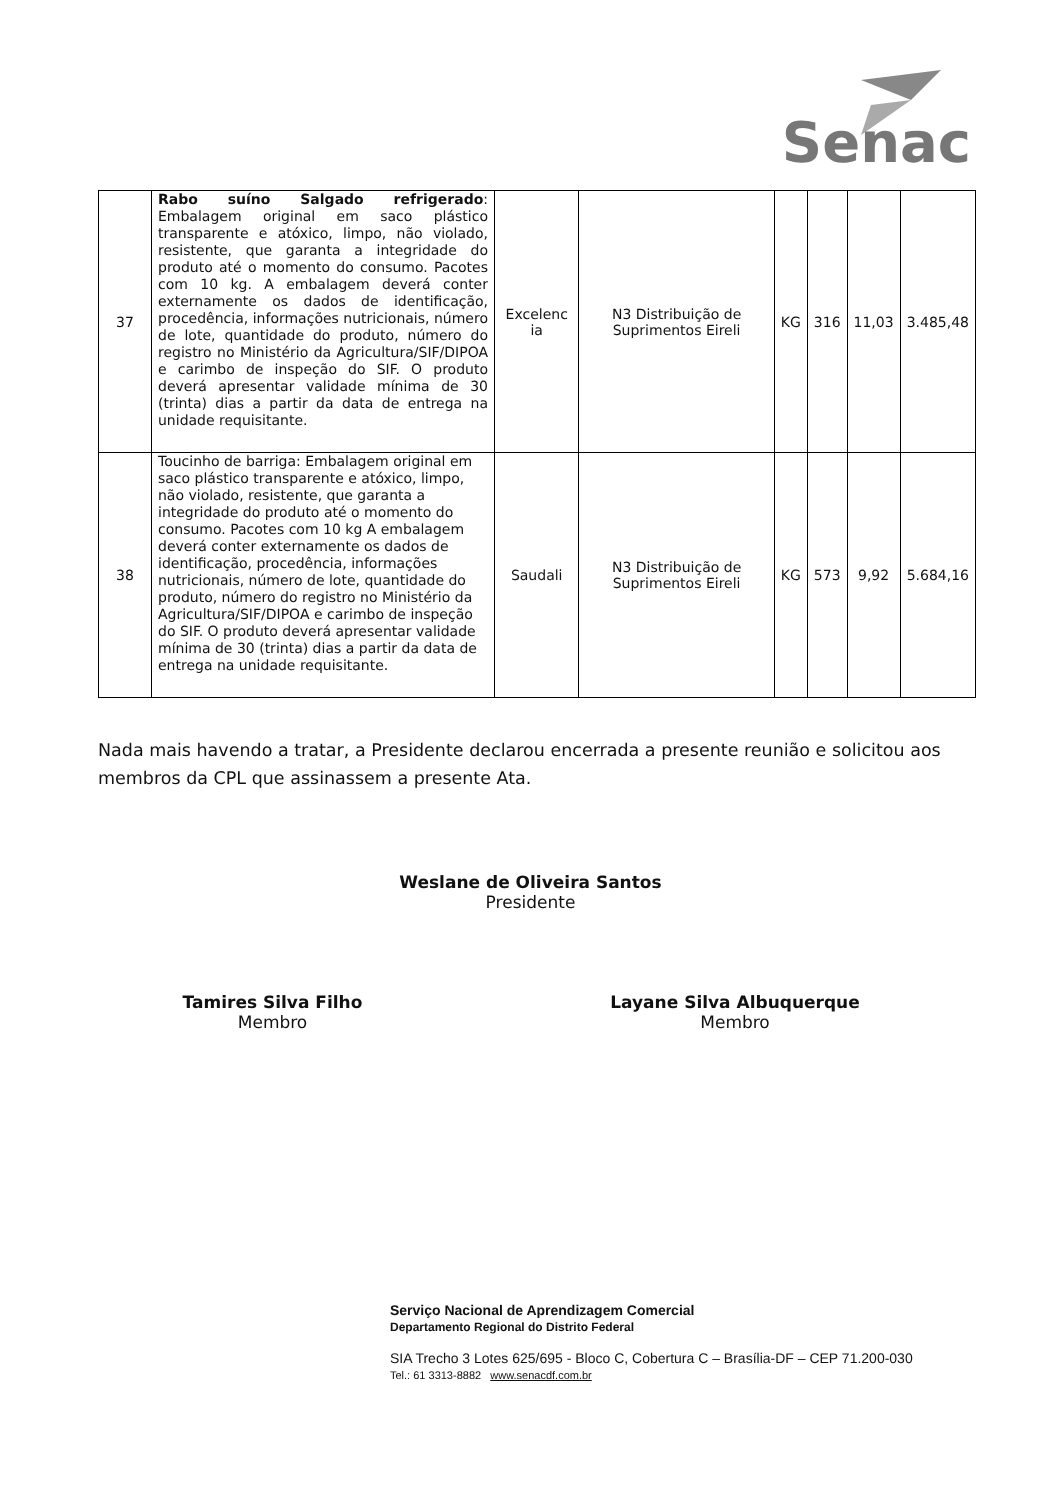Senac
| 37 | Rabo suíno Salgado refrigerado : Embalagem original em saco plástico transparente e atóxico, limpo, não violado, resistente, que garanta a integridade do produto até o momento do consumo. Pacotes com 10 kg. A embalagem deverá conter externamente os dados de identificação, procedência, informações nutricionais, número de lote, quantidade do produto, número do registro no Ministério da Agricultura/SIF/DIPOA e carimbo de inspeção do SIF. O produto deverá apresentar validade mínima de 30 (trinta) dias a partir da data de entrega na unidade requisitante. | Excelenc ia | N3 Distribuição de Suprimentos Eireli | KG | 316 | 11,03 | 3.485,48 |
| 38 | Toucinho de barriga: Embalagem original em saco plástico transparente e atóxico, limpo, não violado, resistente, que garanta a integridade do produto até o momento do consumo. Pacotes com 10 kg A embalagem deverá conter externamente os dados de identificação, procedência, informações nutricionais, número de lote, quantidade do produto, número do registro no Ministério da Agricultura/SIF/DIPOA e carimbo de inspeção do SIF. O produto deverá apresentar validade mínima de 30 (trinta) dias a partir da data de entrega na unidade requisitante. | Saudali | N3 Distribuição de Suprimentos Eireli | KG | 573 | 9,92 | 5.684,16 |
Nada mais havendo a tratar, a Presidente declarou encerrada a presente reunião e solicitou aos membros da CPL que assinassem a presente Ata.
Weslane de Oliveira Santos
Presidente
Tamires Silva Filho
Membro
Layane Silva Albuquerque
Membro
Serviço Nacional de Aprendizagem Comercial
Departamento Regional do Distrito Federal
SIA Trecho 3 Lotes 625/695 - Bloco C, Cobertura C – Brasília-DF – CEP 71.200-030
Tel.: 61 3313-8882 www.senacdf.com.br